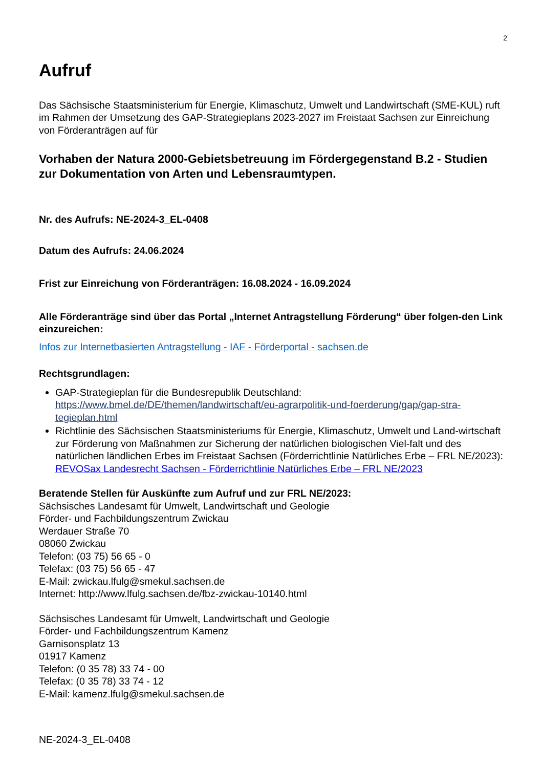2
Aufruf
Das Sächsische Staatsministerium für Energie, Klimaschutz, Umwelt und Landwirtschaft (SME-KUL) ruft im Rahmen der Umsetzung des GAP-Strategieplans 2023-2027 im Freistaat Sachsen zur Einreichung von Förderanträgen auf für
Vorhaben der Natura 2000-Gebietsbetreuung im Fördergegenstand B.2 - Studien zur Dokumentation von Arten und Lebensraumtypen.
Nr. des Aufrufs: NE-2024-3_EL-0408
Datum des Aufrufs: 24.06.2024
Frist zur Einreichung von Förderanträgen: 16.08.2024 - 16.09.2024
Alle Förderanträge sind über das Portal „Internet Antragstellung Förderung“ über folgen-den Link einzureichen:
Infos zur Internetbasierten Antragstellung - IAF - Förderportal - sachsen.de
Rechtsgrundlagen:
GAP-Strategieplan für die Bundesrepublik Deutschland:
https://www.bmel.de/DE/themen/landwirtschaft/eu-agrarpolitik-und-foerderung/gap/gap-stra-tegieplan.html
Richtlinie des Sächsischen Staatsministeriums für Energie, Klimaschutz, Umwelt und Land-wirtschaft zur Förderung von Maßnahmen zur Sicherung der natürlichen biologischen Viel-falt und des natürlichen ländlichen Erbes im Freistaat Sachsen (Förderrichtlinie Natürliches Erbe – FRL NE/2023):
REVOSax Landesrecht Sachsen - Förderrichtlinie Natürliches Erbe – FRL NE/2023
Beratende Stellen für Auskünfte zum Aufruf und zur FRL NE/2023:
Sächsisches Landesamt für Umwelt, Landwirtschaft und Geologie
Förder- und Fachbildungszentrum Zwickau
Werdauer Straße 70
08060 Zwickau
Telefon: (03 75) 56 65 - 0
Telefax: (03 75) 56 65 - 47
E-Mail: zwickau.lfulg@smekul.sachsen.de
Internet: http://www.lfulg.sachsen.de/fbz-zwickau-10140.html
Sächsisches Landesamt für Umwelt, Landwirtschaft und Geologie
Förder- und Fachbildungszentrum Kamenz
Garnisonsplatz 13
01917 Kamenz
Telefon: (0 35 78) 33 74 - 00
Telefax: (0 35 78) 33 74 - 12
E-Mail: kamenz.lfulg@smekul.sachsen.de
NE-2024-3_EL-0408